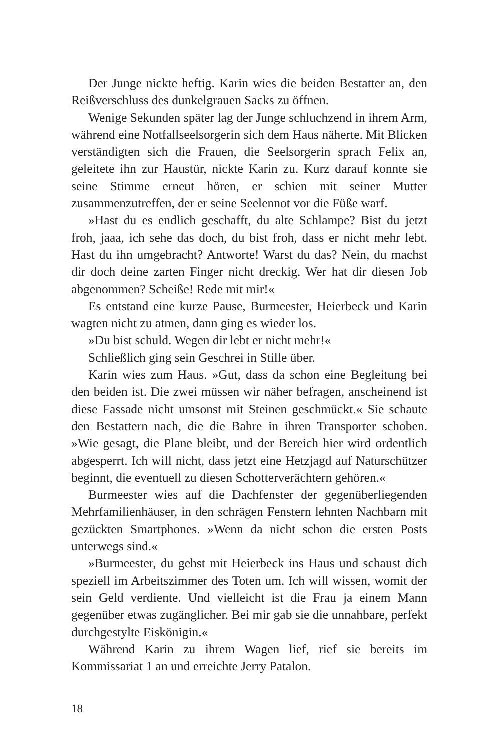Der Junge nickte heftig. Karin wies die beiden Bestatter an, den Reißverschluss des dunkelgrauen Sacks zu öffnen.
Wenige Sekunden später lag der Junge schluchzend in ihrem Arm, während eine Notfallseelsorgerin sich dem Haus näherte. Mit Blicken verständigten sich die Frauen, die Seelsorgerin sprach Felix an, geleitete ihn zur Haustür, nickte Karin zu. Kurz darauf konnte sie seine Stimme erneut hören, er schien mit seiner Mutter zusammenzutreffen, der er seine Seelennot vor die Füße warf.
»Hast du es endlich geschafft, du alte Schlampe? Bist du jetzt froh, jaaa, ich sehe das doch, du bist froh, dass er nicht mehr lebt. Hast du ihn umgebracht? Antworte! Warst du das? Nein, du machst dir doch deine zarten Finger nicht dreckig. Wer hat dir diesen Job abgenommen? Scheiße! Rede mit mir!«
Es entstand eine kurze Pause, Burmeester, Heierbeck und Karin wagten nicht zu atmen, dann ging es wieder los.
»Du bist schuld. Wegen dir lebt er nicht mehr!«
Schließlich ging sein Geschrei in Stille über.
Karin wies zum Haus. »Gut, dass da schon eine Begleitung bei den beiden ist. Die zwei müssen wir näher befragen, anscheinend ist diese Fassade nicht umsonst mit Steinen geschmückt.« Sie schaute den Bestattern nach, die die Bahre in ihren Transporter schoben. »Wie gesagt, die Plane bleibt, und der Bereich hier wird ordentlich abgesperrt. Ich will nicht, dass jetzt eine Hetzjagd auf Naturschützer beginnt, die eventuell zu diesen Schotterverächtern gehören.«
Burmeester wies auf die Dachfenster der gegenüberliegenden Mehrfamilienhäuser, in den schrägen Fenstern lehnten Nachbarn mit gezückten Smartphones. »Wenn da nicht schon die ersten Posts unterwegs sind.«
»Burmeester, du gehst mit Heierbeck ins Haus und schaust dich speziell im Arbeitszimmer des Toten um. Ich will wissen, womit der sein Geld verdiente. Und vielleicht ist die Frau ja einem Mann gegenüber etwas zugänglicher. Bei mir gab sie die unnahbare, perfekt durchgestylte Eiskönigin.«
Während Karin zu ihrem Wagen lief, rief sie bereits im Kommissariat 1 an und erreichte Jerry Patalon.
18